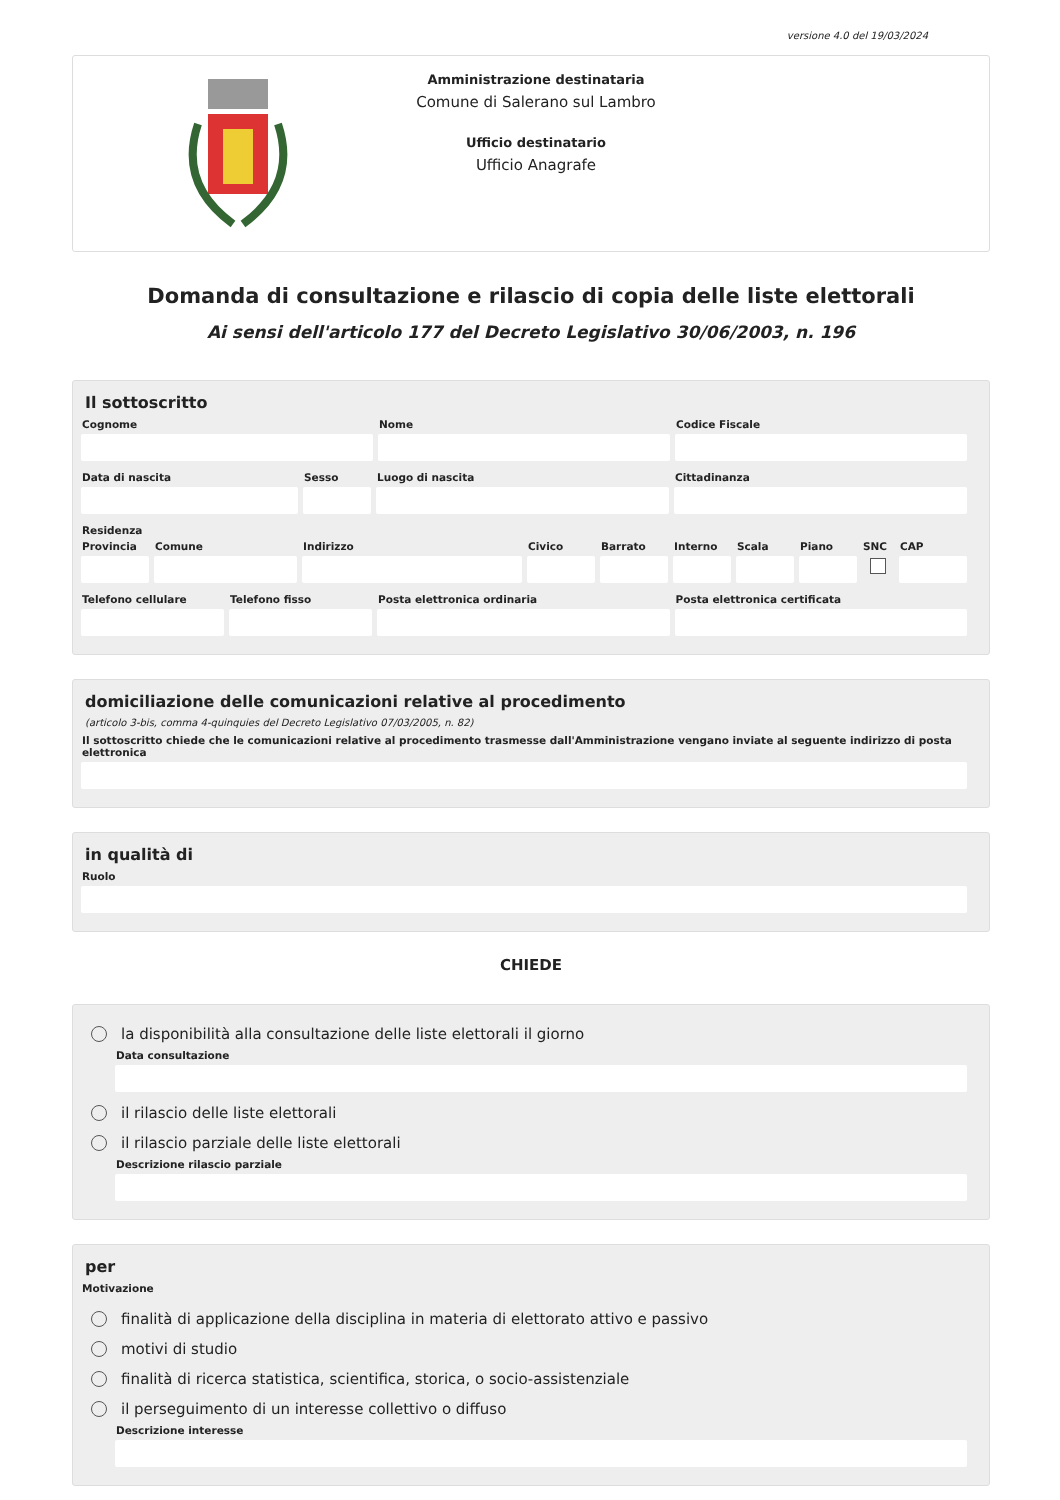versione 4.0 del 19/03/2024
Amministrazione destinataria
Comune di Salerano sul Lambro
Ufficio destinatario
Ufficio Anagrafe
Domanda di consultazione e rilascio di copia delle liste elettorali
Ai sensi dell'articolo 177 del Decreto Legislativo 30/06/2003, n. 196
Il sottoscritto
Cognome Nome Codice Fiscale
Data di nascita Sesso Luogo di nascita Cittadinanza
Residenza
Provincia
Comune Indirizzo Civico Barrato Interno
Scala Piano SNC CAP
Telefono cellulare
Telefono fisso Posta elettronica ordinaria Posta elettronica certificata
domiciliazione delle comunicazioni relative al procedimento
(articolo 3-bis, comma 4-quinquies del Decreto Legislativo 07/03/2005, n. 82)
Il sottoscritto chiede che le comunicazioni relative al procedimento trasmesse dall'Amministrazione vengano inviate al seguente indirizzo di posta elettronica
in qualità di
Ruolo
CHIEDE
la disponibilità alla consultazione delle liste elettorali il giorno
Data consultazione
il rilascio delle liste elettorali
il rilascio parziale delle liste elettorali
Descrizione rilascio parziale
per
Motivazione
finalità di applicazione della disciplina in materia di elettorato attivo e passivo
motivi di studio
finalità di ricerca statistica, scientifica, storica, o socio-assistenziale
il perseguimento di un interesse collettivo o diffuso
Descrizione interesse